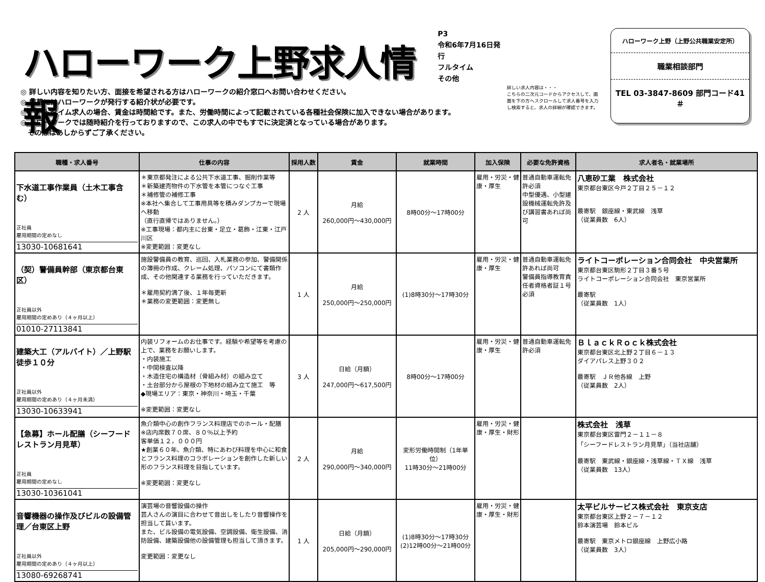ハローワーク上野求人情報
P3
令和6年7月16日発行
フルタイム
その他
詳しい求人内容は・・・
こちらの二次元コードからアクセスして、画面を下の方へスクロールして求人番号を入力し検索すると、求人の詳細が確認できます。
ハローワーク上野（上野公共職業安定所）
職業相談部門
TEL 03-3847-8609 部門コード41＃
◎ 詳しい内容を知りたい方、面接を希望される方はハローワークの紹介窓口へお問い合わせください。
◎ 応募にはハローワークが発行する紹介状が必要です。
◎ パートタイム求人の場合、賃金は時間給です。また、労働時間によって記載されている各種社会保険に加入できない場合があります。
◎ ハローワークでは随時紹介を行っておりますので、この求人の中でもすでに決定済となっている場合があります。
　その際はあしからずご了承ください。
| 職種・求人番号 | 仕事の内容 | 採用人数 | 賃金 | 就業時間 | 加入保険 | 必要な免許資格 | 求人者名・就業場所 |
| --- | --- | --- | --- | --- | --- | --- | --- |
| 下水道工事作業員（土木工事含む） 正社員 雇用期間の定めなし 13030-10681641 | ＊東京都発注による公共下水道工事、掘削作業等 ＊新築建売物件の下水管を本管につなぐ工事 ＊補修管の補修工事 ※本社へ集合して工事用具等を積みダンプカーで現場へ移動 （直行直帰ではありません。） ※工事現場：都内主に台東・足立・葛飾・江東・江戸川区 ※変更範囲：変更なし | 2 人 | 月給 260,000円～430,000円 | 8時00分～17時00分 | 雇用・労災・健康・厚生 | 普通自動車運転免許必須 中型優遇、小型建設機械運転免許及び講習書あれば尚可 | 八恵砂工業 株式会社 東京都台東区今戸２丁目２５－１２ 最寄駅 銀座線・東武線 浅草 （従業員数 6人） |
| （契）警備員幹部（東京都台東区） 正社員以外 雇用期間の定めあり（４ヶ月以上） 01010-27113841 | 施設警備員の教育、巡回、入札業務の参加、警備関係の簿冊の作成、クレーム処理、パソコンにて書類作成、その他関連する業務を行っていただきます。 ＊雇用契約満了後、１年毎更新 ＊業務の変更範囲：変更無し | 1 人 | 月給 250,000円～250,000円 | (1)8時30分～17時30分 | 雇用・労災・健康・厚生 | 普通自動車運転免許あれば尚可 警備員指導教育責任者資格者証１号 必須 | ライトコーポレーション合同会社 中央営業所 東京都台東区駒形２丁目３番５号 ライトコーポレーション合同会社 東京営業所 最寄駅 （従業員数 1人） |
| 建築大工（アルバイト）／上野駅徒歩１０分 正社員以外 雇用期間の定めあり（４ヶ月未満） 13030-10633941 | 内装リフォームのお仕事です。経験や希望等を考慮の上で、業務をお願いします。 ・内装施工 ・中間検査以降 ・木造住宅の構造材（骨組み材）の組み立て ・土台部分から屋根の下地材の組み立て施工 等 ◆現場エリア：東京・神奈川・埼玉・千葉 ※変更範囲：変更なし | 3 人 | 日給（月額） 247,000円～617,500円 | 8時00分～17時00分 | 雇用・労災・健康・厚生 | 普通自動車運転免許必須 | ＢｌａｃｋＲｏｃｋ株式会社 東京都台東区北上野２丁目６－１３ ダイアパレス上野３０２ 最寄駅 ＪＲ他各線 上野 （従業員数 2人） |
| 【急募】ホール配膳（シーフードレストラン月見草） 正社員 雇用期間の定めなし 13030-10361041 | 魚介類中心の創作フランス料理店でのホール・配膳 ※店内席数７０席、８０％以上予約 客単価１２，０００円 ★創業６０年、魚介類、特にあわび料理を中心に和食とフランス料理のコラボレーションを創作した新しい形のフランス料理を目指しています。 ※変更範囲：変更なし | 2 人 | 月給 290,000円～340,000円 | 変形労働時間制（1年単位） 11時30分～21時00分 | 雇用・労災・健康・厚生・財形 | | 株式会社 浅草 東京都台東区雷門２－１１－８ 「シーフードレストラン月見草」（当社店舗） 最寄駅 東武線・銀座線・浅草線・ＴＸ線 浅草 （従業員数 13人） |
| 音響機器の操作及びビルの設備管理／台東区上野 正社員以外 雇用期間の定めあり（４ヶ月以上） 13080-69268741 | 演芸場の音響設備の操作 芸人さんの演目に合わせて音出しをしたり音響操作を担当して貰います。 また、ビル設備の電気設備、空調設備、衛生設備、消防設備、建築設備他の設備管理も担当して頂きます。 変更範囲：変更なし | 1 人 | 日給（月額） 205,000円～290,000円 | (1)8時30分～17時30分 (2)12時00分～21時00分 | 雇用・労災・健康・厚生・財形 | | 太平ビルサービス株式会社 東京支店 東京都台東区上野２－７－１２ 鈴本演芸場 鈴本ビル 最寄駅 東京メトロ銀座線 上野広小路 （従業員数 3人） |